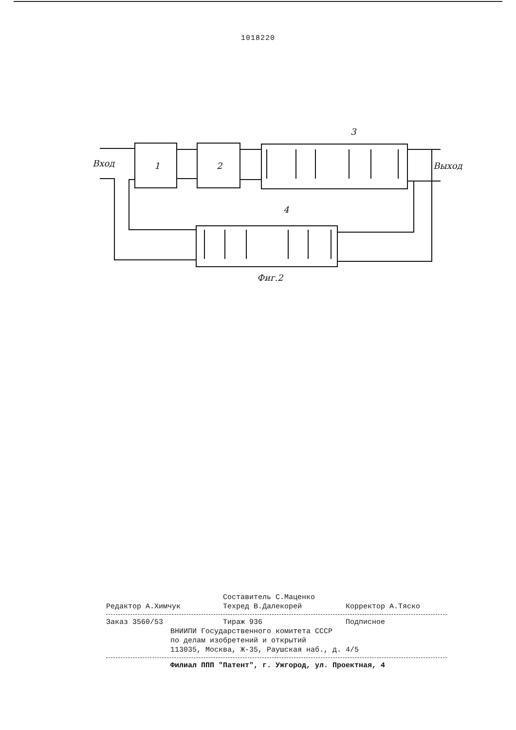1018220
Вход
Выход
1
2
3
4
Фиг.2
Составитель С.Маценко
Редактор А.Химчук Техред В.Далекорей Корректор А.Тяско
Заказ 3560/53 Тираж 936 Подписное
ВНИИПИ Государственного комитета СССР
по делам изобретений и открытий
113035, Москва, Ж-35, Раушская наб., д. 4/5
Филиал ППП "Патент", г. Ужгород, ул. Проектная, 4